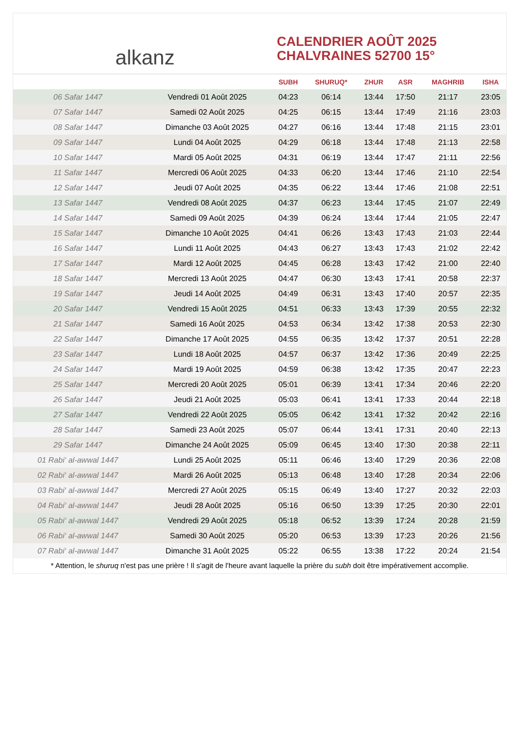alkanz
CALENDRIER AOÛT 2025
CHALVRAINES 52700 15°
| | | SUBH | SHURUQ* | ZHUR | ASR | MAGHRIB | ISHA |
| --- | --- | --- | --- | --- | --- | --- | --- |
| 06 Safar 1447 | Vendredi 01 Août 2025 | 04:23 | 06:14 | 13:44 | 17:50 | 21:17 | 23:05 |
| 07 Safar 1447 | Samedi 02 Août 2025 | 04:25 | 06:15 | 13:44 | 17:49 | 21:16 | 23:03 |
| 08 Safar 1447 | Dimanche 03 Août 2025 | 04:27 | 06:16 | 13:44 | 17:48 | 21:15 | 23:01 |
| 09 Safar 1447 | Lundi 04 Août 2025 | 04:29 | 06:18 | 13:44 | 17:48 | 21:13 | 22:58 |
| 10 Safar 1447 | Mardi 05 Août 2025 | 04:31 | 06:19 | 13:44 | 17:47 | 21:11 | 22:56 |
| 11 Safar 1447 | Mercredi 06 Août 2025 | 04:33 | 06:20 | 13:44 | 17:46 | 21:10 | 22:54 |
| 12 Safar 1447 | Jeudi 07 Août 2025 | 04:35 | 06:22 | 13:44 | 17:46 | 21:08 | 22:51 |
| 13 Safar 1447 | Vendredi 08 Août 2025 | 04:37 | 06:23 | 13:44 | 17:45 | 21:07 | 22:49 |
| 14 Safar 1447 | Samedi 09 Août 2025 | 04:39 | 06:24 | 13:44 | 17:44 | 21:05 | 22:47 |
| 15 Safar 1447 | Dimanche 10 Août 2025 | 04:41 | 06:26 | 13:43 | 17:43 | 21:03 | 22:44 |
| 16 Safar 1447 | Lundi 11 Août 2025 | 04:43 | 06:27 | 13:43 | 17:43 | 21:02 | 22:42 |
| 17 Safar 1447 | Mardi 12 Août 2025 | 04:45 | 06:28 | 13:43 | 17:42 | 21:00 | 22:40 |
| 18 Safar 1447 | Mercredi 13 Août 2025 | 04:47 | 06:30 | 13:43 | 17:41 | 20:58 | 22:37 |
| 19 Safar 1447 | Jeudi 14 Août 2025 | 04:49 | 06:31 | 13:43 | 17:40 | 20:57 | 22:35 |
| 20 Safar 1447 | Vendredi 15 Août 2025 | 04:51 | 06:33 | 13:43 | 17:39 | 20:55 | 22:32 |
| 21 Safar 1447 | Samedi 16 Août 2025 | 04:53 | 06:34 | 13:42 | 17:38 | 20:53 | 22:30 |
| 22 Safar 1447 | Dimanche 17 Août 2025 | 04:55 | 06:35 | 13:42 | 17:37 | 20:51 | 22:28 |
| 23 Safar 1447 | Lundi 18 Août 2025 | 04:57 | 06:37 | 13:42 | 17:36 | 20:49 | 22:25 |
| 24 Safar 1447 | Mardi 19 Août 2025 | 04:59 | 06:38 | 13:42 | 17:35 | 20:47 | 22:23 |
| 25 Safar 1447 | Mercredi 20 Août 2025 | 05:01 | 06:39 | 13:41 | 17:34 | 20:46 | 22:20 |
| 26 Safar 1447 | Jeudi 21 Août 2025 | 05:03 | 06:41 | 13:41 | 17:33 | 20:44 | 22:18 |
| 27 Safar 1447 | Vendredi 22 Août 2025 | 05:05 | 06:42 | 13:41 | 17:32 | 20:42 | 22:16 |
| 28 Safar 1447 | Samedi 23 Août 2025 | 05:07 | 06:44 | 13:41 | 17:31 | 20:40 | 22:13 |
| 29 Safar 1447 | Dimanche 24 Août 2025 | 05:09 | 06:45 | 13:40 | 17:30 | 20:38 | 22:11 |
| 01 Rabi‘ al-awwal 1447 | Lundi 25 Août 2025 | 05:11 | 06:46 | 13:40 | 17:29 | 20:36 | 22:08 |
| 02 Rabi‘ al-awwal 1447 | Mardi 26 Août 2025 | 05:13 | 06:48 | 13:40 | 17:28 | 20:34 | 22:06 |
| 03 Rabi‘ al-awwal 1447 | Mercredi 27 Août 2025 | 05:15 | 06:49 | 13:40 | 17:27 | 20:32 | 22:03 |
| 04 Rabi‘ al-awwal 1447 | Jeudi 28 Août 2025 | 05:16 | 06:50 | 13:39 | 17:25 | 20:30 | 22:01 |
| 05 Rabi‘ al-awwal 1447 | Vendredi 29 Août 2025 | 05:18 | 06:52 | 13:39 | 17:24 | 20:28 | 21:59 |
| 06 Rabi‘ al-awwal 1447 | Samedi 30 Août 2025 | 05:20 | 06:53 | 13:39 | 17:23 | 20:26 | 21:56 |
| 07 Rabi‘ al-awwal 1447 | Dimanche 31 Août 2025 | 05:22 | 06:55 | 13:38 | 17:22 | 20:24 | 21:54 |
* Attention, le shuruq n'est pas une prière ! Il s'agit de l'heure avant laquelle la prière du subh doit être impérativement accomplie.